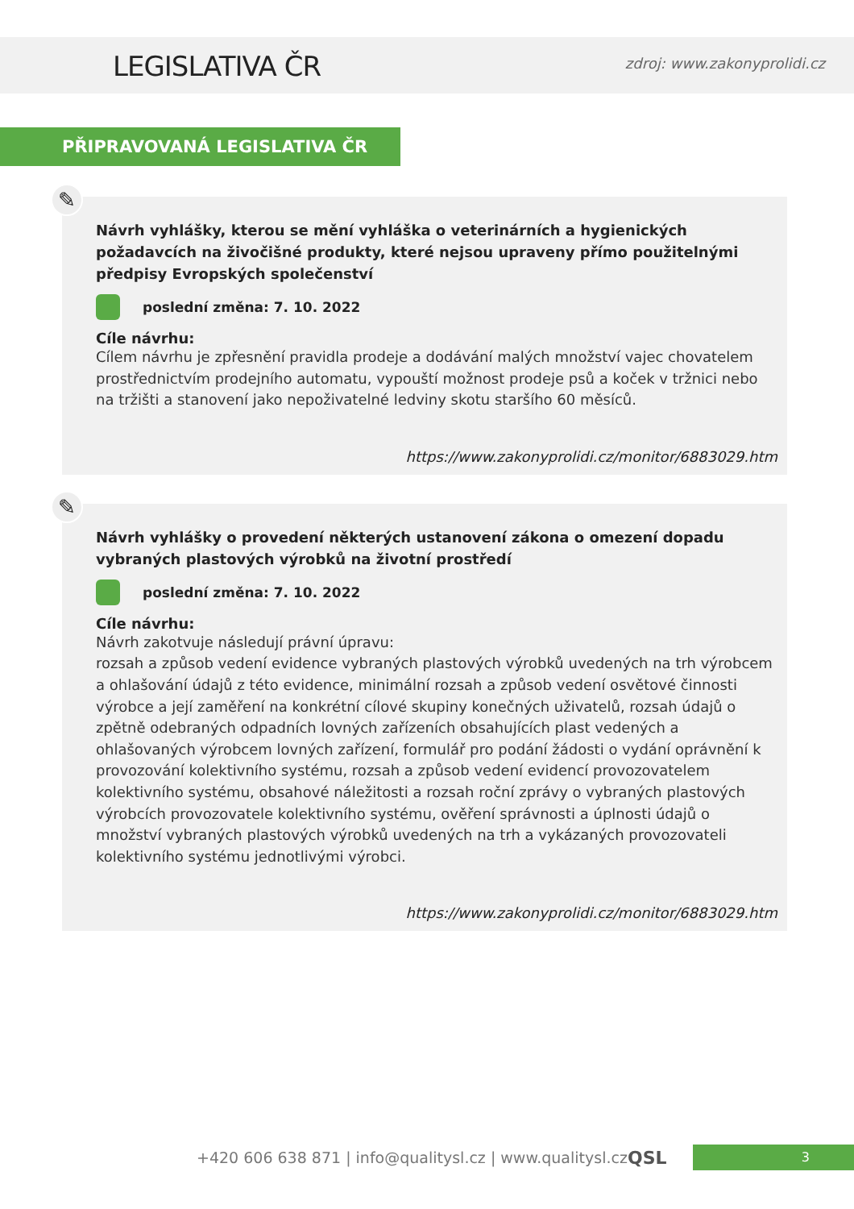LEGISLATIVA ČR
zdroj: www.zakonyprolidi.cz
PŘIPRAVOVANÁ LEGISLATIVA ČR
✎
Návrh vyhlášky, kterou se mění vyhláška o veterinárních a hygienických požadavcích na živočišné produkty, které nejsou upraveny přímo použitelnými předpisy Evropských společenství
poslední změna: 7. 10. 2022
Cíle návrhu:
Cílem návrhu je zpřesnění pravidla prodeje a dodávání malých množství vajec chovatelem prostřednictvím prodejního automatu, vypouští možnost prodeje psů a koček v tržnici nebo na tržišti a stanovení jako nepoživatelné ledviny skotu staršího 60 měsíců.
https://www.zakonyprolidi.cz/monitor/6883029.htm
✎
Návrh vyhlášky o provedení některých ustanovení zákona o omezení dopadu vybraných plastových výrobků na životní prostředí
poslední změna: 7. 10. 2022
Cíle návrhu:
Návrh zakotvuje následují právní úpravu:
rozsah a způsob vedení evidence vybraných plastových výrobků uvedených na trh výrobcem a ohlašování údajů z této evidence, minimální rozsah a způsob vedení osvětové činnosti výrobce a její zaměření na konkrétní cílové skupiny konečných uživatelů, rozsah údajů o zpětně odebraných odpadních lovných zařízeních obsahujících plast vedených a ohlašovaných výrobcem lovných zařízení, formulář pro podání žádosti o vydání oprávnění k provozování kolektivního systému, rozsah a způsob vedení evidencí provozovatelem kolektivního systému, obsahové náležitosti a rozsah roční zprávy o vybraných plastových výrobcích provozovatele kolektivního systému, ověření správnosti a úplnosti údajů o množství vybraných plastových výrobků uvedených na trh a vykázaných provozovateli kolektivního systému jednotlivými výrobci.
https://www.zakonyprolidi.cz/monitor/6883029.htm
+420 606 638 871 | info@qualitysl.cz | www.qualitysl.cz
QSL
3